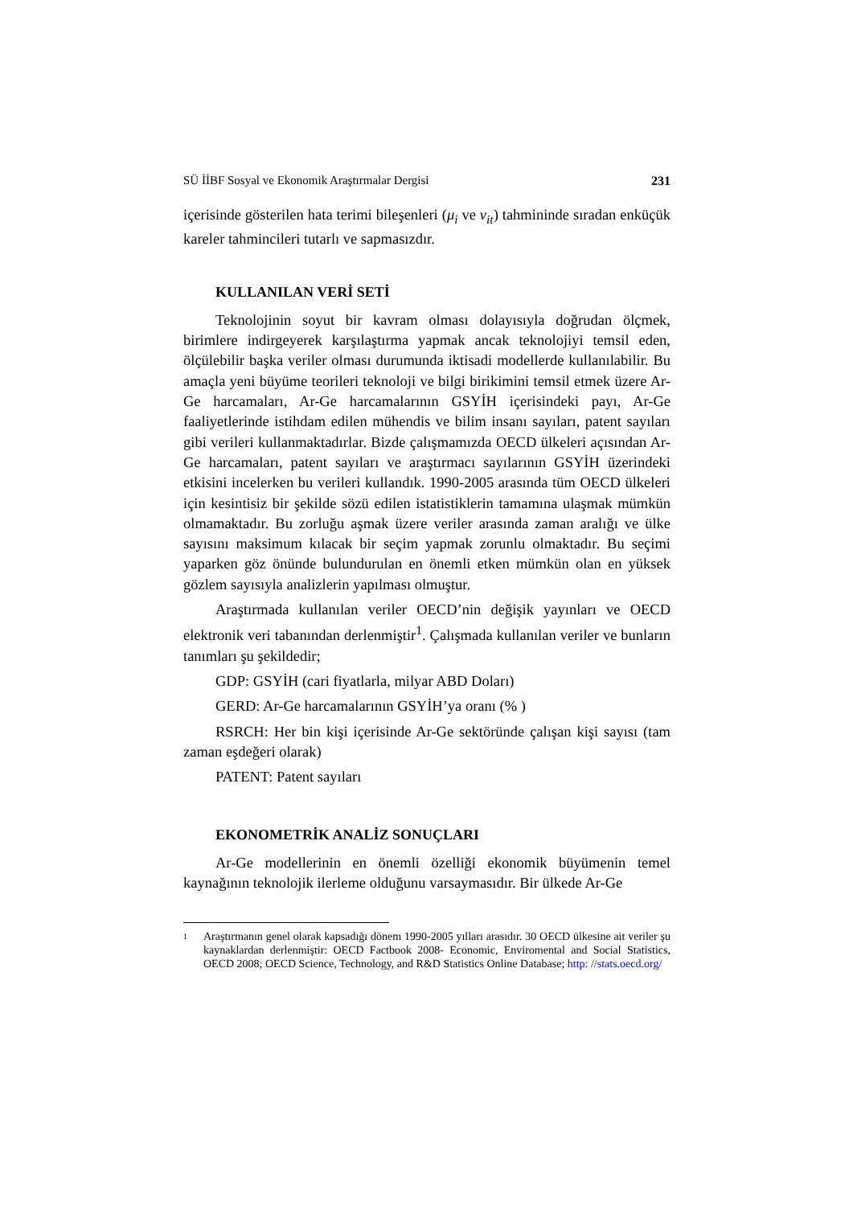SÜ İİBF Sosyal ve Ekonomik Araştırmalar Dergisi 231
içerisinde gösterilen hata terimi bileşenleri (μ<sub>i</sub> ve v<sub>it</sub>) tahmininde sıradan enküçük kareler tahmincileri tutarlı ve sapmasızdır.
KULLANILAN VERİ SETİ
Teknolojinin soyut bir kavram olması dolayısıyla doğrudan ölçmek, birimlere indirgeyerek karşılaştırma yapmak ancak teknolojiyi temsil eden, ölçülebilir başka veriler olması durumunda iktisadi modellerde kullanılabilir. Bu amaçla yeni büyüme teorileri teknoloji ve bilgi birikimini temsil etmek üzere Ar-Ge harcamaları, Ar-Ge harcamalarının GSYİH içerisindeki payı, Ar-Ge faaliyetlerinde istihdam edilen mühendis ve bilim insanı sayıları, patent sayıları gibi verileri kullanmaktadırlar. Bizde çalışmamızda OECD ülkeleri açısından Ar-Ge harcamaları, patent sayıları ve araştırmacı sayılarının GSYİH üzerindeki etkisini incelerken bu verileri kullandık. 1990-2005 arasında tüm OECD ülkeleri için kesintisiz bir şekilde sözü edilen istatistiklerin tamamına ulaşmak mümkün olmamaktadır. Bu zorluğu aşmak üzere veriler arasında zaman aralığı ve ülke sayısını maksimum kılacak bir seçim yapmak zorunlu olmaktadır. Bu seçimi yaparken göz önünde bulundurulan en önemli etken mümkün olan en yüksek gözlem sayısıyla analizlerin yapılması olmuştur.
Araştırmada kullanılan veriler OECD’nin değişik yayınları ve OECD elektronik veri tabanından derlenmiştir<sup>1</sup>. Çalışmada kullanılan veriler ve bunların tanımları şu şekildedir;
GDP: GSYİH (cari fiyatlarla, milyar ABD Doları)
GERD: Ar-Ge harcamalarının GSYİH’ya oranı (% )
RSRCH: Her bin kişi içerisinde Ar-Ge sektöründe çalışan kişi sayısı (tam zaman eşdeğeri olarak)
PATENT: Patent sayıları
EKONOMETRİK ANALİZ SONUÇLARI
Ar-Ge modellerinin en önemli özelliği ekonomik büyümenin temel kaynağının teknolojik ilerleme olduğunu varsaymasıdır. Bir ülkede Ar-Ge
1
Araştırmanın genel olarak kapsadığı dönem 1990-2005 yılları arasıdır. 30 OECD ülkesine ait veriler şu kaynaklardan derlenmiştir: OECD Factbook 2008- Economic, Enviromental and Social Statistics, OECD 2008; OECD Science, Technology, and R&D Statistics Online Database; http: //stats.oecd.org/